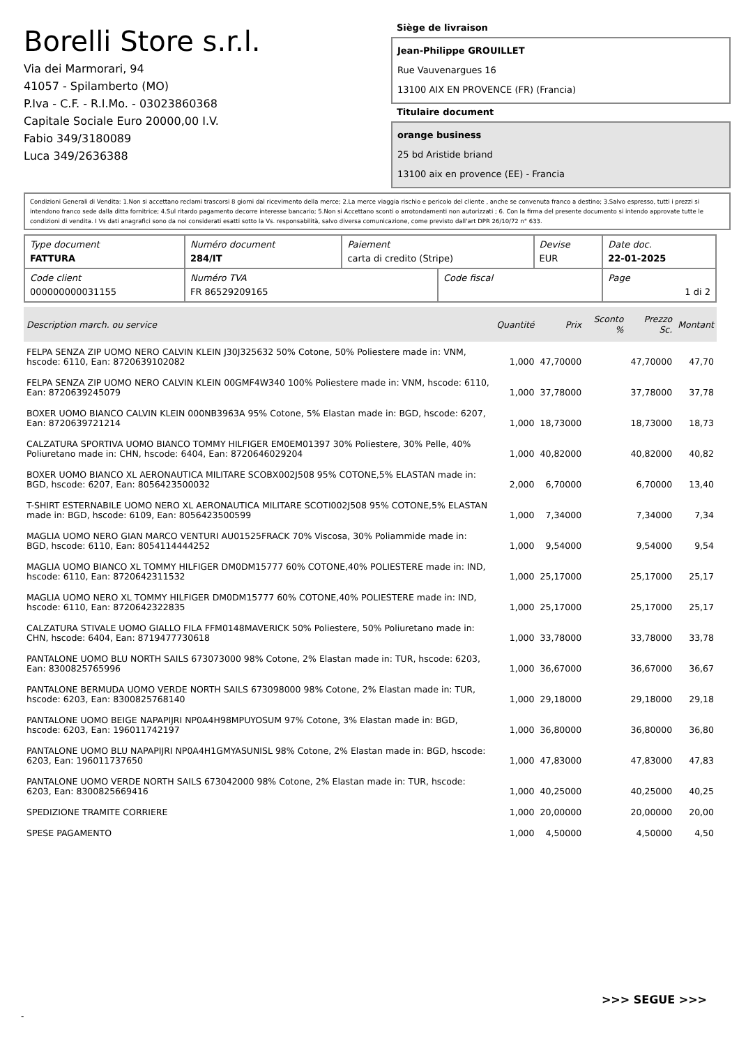Borelli Store s.r.l.
Via dei Marmorari, 94
41057 - Spilamberto (MO)
P.Iva - C.F. - R.I.Mo. - 03023860368
Capitale Sociale Euro 20000,00 I.V.
Fabio 349/3180089
Luca 349/2636388
Siège de livraison
Jean-Philippe GROUILLET
Rue Vauvenargues 16
13100 AIX EN PROVENCE (FR) (Francia)
Titulaire document
orange business
25 bd Aristide briand
13100 aix en provence (EE) - Francia
Condizioni Generali di Vendita: 1.Non si accettano reclami trascorsi 8 giorni dal ricevimento della merce; 2.La merce viaggia rischio e pericolo del cliente , anche se convenuta franco a destino; 3.Salvo espresso, tutti i prezzi si intendono franco sede dalla ditta fornitrice; 4.Sul ritardo pagamento decorre interesse bancario; 5.Non si Accettano sconti o arrotondamenti non autorizzati ; 6. Con la firma del presente documento si intendo approvate tutte le condizioni di vendita. I Vs dati anagrafici sono da noi considerati esatti sotto la Vs. responsabilità, salvo diversa comunicazione, come previsto dall'art DPR 26/10/72 n° 633.
| Type document FATTURA | Numéro document 284/IT | Paiement carta di credito (Stripe) | | Devise EUR | Date doc. 22-01-2025 |
| Code client 000000000031155 | Numéro TVA FR 86529209165 | | Code fiscal | | Page 1 di 2 |
| Description march. ou service | Quantité | Prix | Sconto % | Prezzo Sc. | Montant |
| --- | --- | --- | --- | --- | --- |
| FELPA SENZA ZIP UOMO NERO CALVIN KLEIN J30J325632 50% Cotone, 50% Poliestere made in: VNM, hscode: 6110, Ean: 8720639102082 | 1,000 | 47,70000 | | 47,70000 | 47,70 |
| FELPA SENZA ZIP UOMO NERO CALVIN KLEIN 00GMF4W340 100% Poliestere made in: VNM, hscode: 6110, Ean: 8720639245079 | 1,000 | 37,78000 | | 37,78000 | 37,78 |
| BOXER UOMO BIANCO CALVIN KLEIN 000NB3963A 95% Cotone, 5% Elastan made in: BGD, hscode: 6207, Ean: 8720639721214 | 1,000 | 18,73000 | | 18,73000 | 18,73 |
| CALZATURA SPORTIVA UOMO BIANCO TOMMY HILFIGER EM0EM01397 30% Poliestere, 30% Pelle, 40% Poliuretano made in: CHN, hscode: 6404, Ean: 8720646029204 | 1,000 | 40,82000 | | 40,82000 | 40,82 |
| BOXER UOMO BIANCO XL AERONAUTICA MILITARE SCOBX002J508 95% COTONE,5% ELASTAN made in: BGD, hscode: 6207, Ean: 8056423500032 | 2,000 | 6,70000 | | 6,70000 | 13,40 |
| T-SHIRT ESTERNABILE UOMO NERO XL AERONAUTICA MILITARE SCOTI002J508 95% COTONE,5% ELASTAN made in: BGD, hscode: 6109, Ean: 8056423500599 | 1,000 | 7,34000 | | 7,34000 | 7,34 |
| MAGLIA UOMO NERO GIAN MARCO VENTURI AU01525FRACK 70% Viscosa, 30% Poliammide made in: BGD, hscode: 6110, Ean: 8054114444252 | 1,000 | 9,54000 | | 9,54000 | 9,54 |
| MAGLIA UOMO BIANCO XL TOMMY HILFIGER DM0DM15777 60% COTONE,40% POLIESTERE made in: IND, hscode: 6110, Ean: 8720642311532 | 1,000 | 25,17000 | | 25,17000 | 25,17 |
| MAGLIA UOMO NERO XL TOMMY HILFIGER DM0DM15777 60% COTONE,40% POLIESTERE made in: IND, hscode: 6110, Ean: 8720642322835 | 1,000 | 25,17000 | | 25,17000 | 25,17 |
| CALZATURA STIVALE UOMO GIALLO FILA FFM0148MAVERICK 50% Poliestere, 50% Poliuretano made in: CHN, hscode: 6404, Ean: 8719477730618 | 1,000 | 33,78000 | | 33,78000 | 33,78 |
| PANTALONE UOMO BLU NORTH SAILS 673073000 98% Cotone, 2% Elastan made in: TUR, hscode: 6203, Ean: 8300825765996 | 1,000 | 36,67000 | | 36,67000 | 36,67 |
| PANTALONE BERMUDA UOMO VERDE NORTH SAILS 673098000 98% Cotone, 2% Elastan made in: TUR, hscode: 6203, Ean: 8300825768140 | 1,000 | 29,18000 | | 29,18000 | 29,18 |
| PANTALONE UOMO BEIGE NAPAPIJRI NP0A4H98MPUYOSUM 97% Cotone, 3% Elastan made in: BGD, hscode: 6203, Ean: 196011742197 | 1,000 | 36,80000 | | 36,80000 | 36,80 |
| PANTALONE UOMO BLU NAPAPIJRI NP0A4H1GMYASUNISL 98% Cotone, 2% Elastan made in: BGD, hscode: 6203, Ean: 196011737650 | 1,000 | 47,83000 | | 47,83000 | 47,83 |
| PANTALONE UOMO VERDE NORTH SAILS 673042000 98% Cotone, 2% Elastan made in: TUR, hscode: 6203, Ean: 8300825669416 | 1,000 | 40,25000 | | 40,25000 | 40,25 |
| SPEDIZIONE TRAMITE CORRIERE | 1,000 | 20,00000 | | 20,00000 | 20,00 |
| SPESE PAGAMENTO | 1,000 | 4,50000 | | 4,50000 | 4,50 |
>>> SEGUE >>>
-